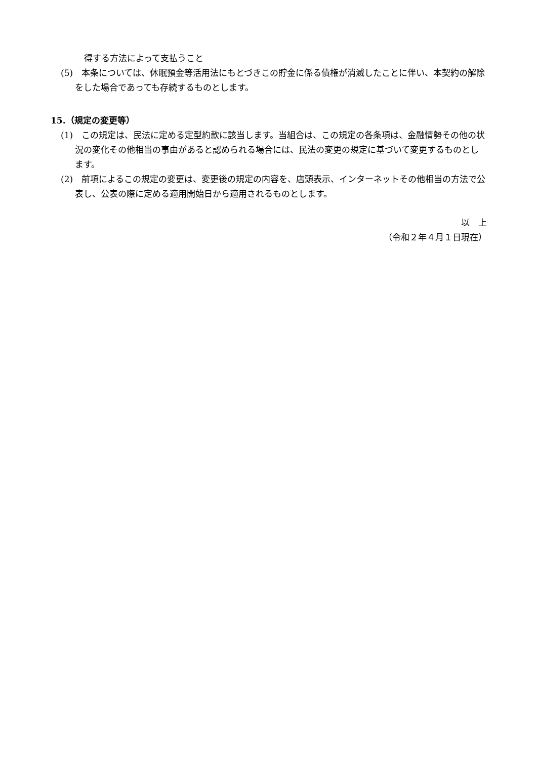得する方法によって支払うこと
(5)　本条については、休眠預金等活用法にもとづきこの貯金に係る債権が消滅したことに伴い、本契約の解除をした場合であっても存続するものとします。
15.（規定の変更等）
(1)　この規定は、民法に定める定型約款に該当します。当組合は、この規定の各条項は、金融情勢その他の状況の変化その他相当の事由があると認められる場合には、民法の変更の規定に基づいて変更するものとします。
(2)　前項によるこの規定の変更は、変更後の規定の内容を、店頭表示、インターネットその他相当の方法で公表し、公表の際に定める適用開始日から適用されるものとします。
以　上
（令和２年４月１日現在）